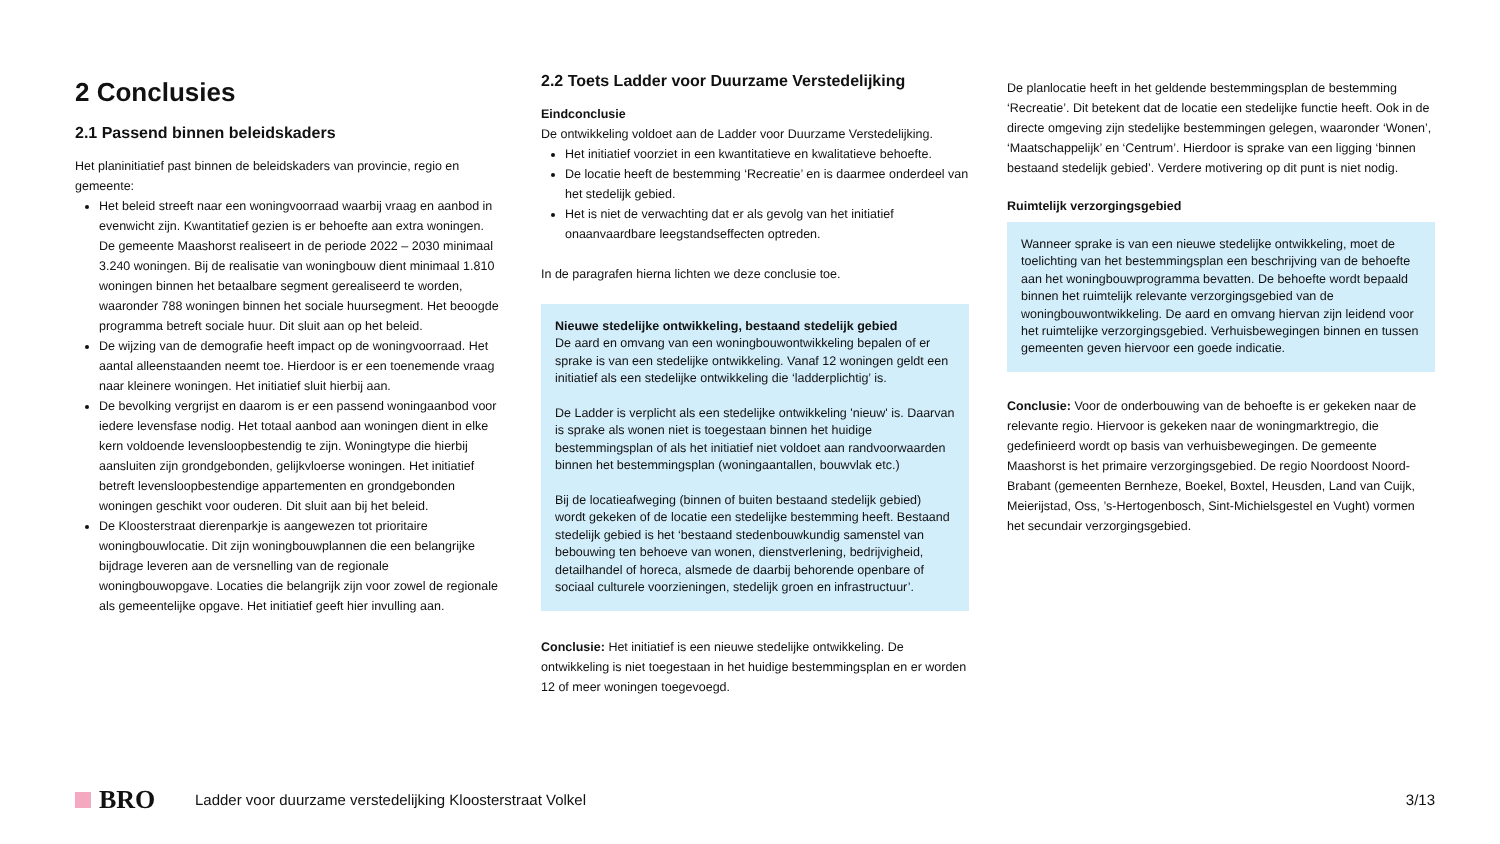2 Conclusies
2.1 Passend binnen beleidskaders
Het planinitiatief past binnen de beleidskaders van provincie, regio en gemeente:
Het beleid streeft naar een woningvoorraad waarbij vraag en aanbod in evenwicht zijn. Kwantitatief gezien is er behoefte aan extra woningen. De gemeente Maashorst realiseert in de periode 2022 – 2030 minimaal 3.240 woningen. Bij de realisatie van woningbouw dient minimaal 1.810 woningen binnen het betaalbare segment gerealiseerd te worden, waaronder 788 woningen binnen het sociale huursegment. Het beoogde programma betreft sociale huur. Dit sluit aan op het beleid.
De wijzing van de demografie heeft impact op de woningvoorraad. Het aantal alleenstaanden neemt toe. Hierdoor is er een toenemende vraag naar kleinere woningen. Het initiatief sluit hierbij aan.
De bevolking vergrijst en daarom is er een passend woningaanbod voor iedere levensfase nodig. Het totaal aanbod aan woningen dient in elke kern voldoende levensloopbestendig te zijn. Woningtype die hierbij aansluiten zijn grondgebonden, gelijkvloerse woningen. Het initiatief betreft levensloopbestendige appartementen en grondgebonden woningen geschikt voor ouderen. Dit sluit aan bij het beleid.
De Kloosterstraat dierenparkje is aangewezen tot prioritaire woningbouwlocatie. Dit zijn woningbouwplannen die een belangrijke bijdrage leveren aan de versnelling van de regionale woningbouwopgave. Locaties die belangrijk zijn voor zowel de regionale als gemeentelijke opgave. Het initiatief geeft hier invulling aan.
2.2 Toets Ladder voor Duurzame Verstedelijking
Eindconclusie
De ontwikkeling voldoet aan de Ladder voor Duurzame Verstedelijking.
Het initiatief voorziet in een kwantitatieve en kwalitatieve behoefte.
De locatie heeft de bestemming ‘Recreatie’ en is daarmee onderdeel van het stedelijk gebied.
Het is niet de verwachting dat er als gevolg van het initiatief onaanvaardbare leegstandseffecten optreden.
In de paragrafen hierna lichten we deze conclusie toe.
Nieuwe stedelijke ontwikkeling, bestaand stedelijk gebied
De aard en omvang van een woningbouwontwikkeling bepalen of er sprake is van een stedelijke ontwikkeling. Vanaf 12 woningen geldt een initiatief als een stedelijke ontwikkeling die ‘ladderplichtig’ is.
De Ladder is verplicht als een stedelijke ontwikkeling 'nieuw' is. Daarvan is sprake als wonen niet is toegestaan binnen het huidige bestemmingsplan of als het initiatief niet voldoet aan randvoorwaarden binnen het bestemmingsplan (woningaantallen, bouwvlak etc.)
Bij de locatieafweging (binnen of buiten bestaand stedelijk gebied) wordt gekeken of de locatie een stedelijke bestemming heeft. Bestaand stedelijk gebied is het ‘bestaand stedenbouwkundig samenstel van bebouwing ten behoeve van wonen, dienstverlening, bedrijvigheid, detailhandel of horeca, alsmede de daarbij behorende openbare of sociaal culturele voorzieningen, stedelijk groen en infrastructuur’.
Conclusie: Het initiatief is een nieuwe stedelijke ontwikkeling. De ontwikkeling is niet toegestaan in het huidige bestemmingsplan en er worden 12 of meer woningen toegevoegd.
De planlocatie heeft in het geldende bestemmingsplan de bestemming ‘Recreatie’. Dit betekent dat de locatie een stedelijke functie heeft. Ook in de directe omgeving zijn stedelijke bestemmingen gelegen, waaronder ‘Wonen’, ‘Maatschappelijk’ en ‘Centrum’. Hierdoor is sprake van een ligging ‘binnen bestaand stedelijk gebied’. Verdere motivering op dit punt is niet nodig.
Ruimtelijk verzorgingsgebied
Wanneer sprake is van een nieuwe stedelijke ontwikkeling, moet de toelichting van het bestemmingsplan een beschrijving van de behoefte aan het woningbouwprogramma bevatten. De behoefte wordt bepaald binnen het ruimtelijk relevante verzorgingsgebied van de woningbouwontwikkeling. De aard en omvang hiervan zijn leidend voor het ruimtelijke verzorgingsgebied. Verhuisbewegingen binnen en tussen gemeenten geven hiervoor een goede indicatie.
Conclusie: Voor de onderbouwing van de behoefte is er gekeken naar de relevante regio. Hiervoor is gekeken naar de woningmarktregio, die gedefinieerd wordt op basis van verhuisbewegingen. De gemeente Maashorst is het primaire verzorgingsgebied. De regio Noordoost Noord-Brabant (gemeenten Bernheze, Boekel, Boxtel, Heusden, Land van Cuijk, Meierijstad, Oss, ’s-Hertogenbosch, Sint-Michielsgestel en Vught) vormen het secundair verzorgingsgebied.
BRO
Ladder voor duurzame verstedelijking Kloosterstraat Volkel
3/13